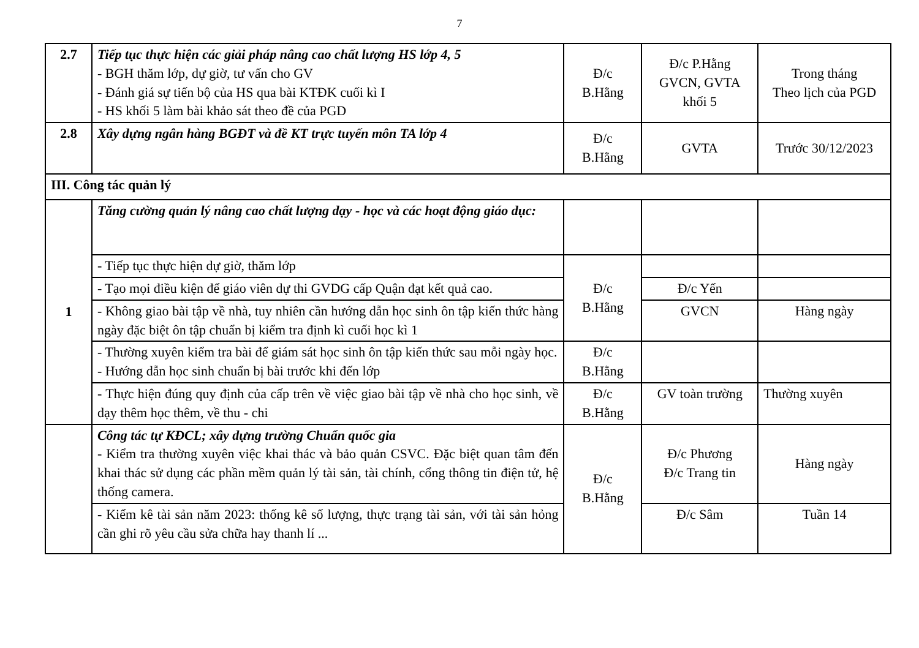7
| 2.7 | Tiếp tục thực hiện các giải pháp nâng cao chất lượng HS lớp 4, 5 - BGH thăm lớp, dự giờ, tư vấn cho GV - Đánh giá sự tiến bộ của HS qua bài KTĐK cuối kì I - HS khối 5 làm bài khảo sát theo đề của PGD | Đ/c B.Hằng | Đ/c P.Hằng GVCN, GVTA khối 5 | Trong tháng Theo lịch của PGD |
| 2.8 | Xây dựng ngân hàng BGĐT và đề KT trực tuyến môn TA lớp 4 | Đ/c B.Hằng | GVTA | Trước 30/12/2023 |
| III. Công tác quản lý | | | | |
| 1 | Tăng cường quản lý nâng cao chất lượng dạy - học và các hoạt động giáo dục: | | | |
| | - Tiếp tục thực hiện dự giờ, thăm lớp | Đ/c B.Hằng | | |
| | - Tạo mọi điều kiện để giáo viên dự thi GVDG cấp Quận đạt kết quả cao. | | Đ/c Yến | |
| | - Không giao bài tập về nhà, tuy nhiên cần hướng dẫn học sinh ôn tập kiến thức hàng ngày đặc biệt ôn tập chuẩn bị kiểm tra định kì cuối học kì 1 | | GVCN | Hàng ngày |
| | - Thường xuyên kiểm tra bài để giám sát học sinh ôn tập kiến thức sau mỗi ngày học. - Hướng dẫn học sinh chuẩn bị bài trước khi đến lớp | Đ/c B.Hằng | | |
| | - Thực hiện đúng quy định của cấp trên về việc giao bài tập về nhà cho học sinh, về dạy thêm học thêm, về thu - chi | Đ/c B.Hằng | GV toàn trường | Thường xuyên |
| | Công tác tự KĐCL; xây dựng trường Chuẩn quốc gia - Kiểm tra thường xuyên việc khai thác và bảo quản CSVC. Đặc biệt quan tâm đến khai thác sử dụng các phần mềm quản lý tài sản, tài chính, cổng thông tin điện tử, hệ thống camera. | Đ/c B.Hằng | Đ/c Phương Đ/c Trang tin | Hàng ngày |
| | - Kiểm kê tài sản năm 2023: thống kê số lượng, thực trạng tài sản, với tài sản hỏng cần ghi rõ yêu cầu sửa chữa hay thanh lí ... | | Đ/c Sâm | Tuần 14 |